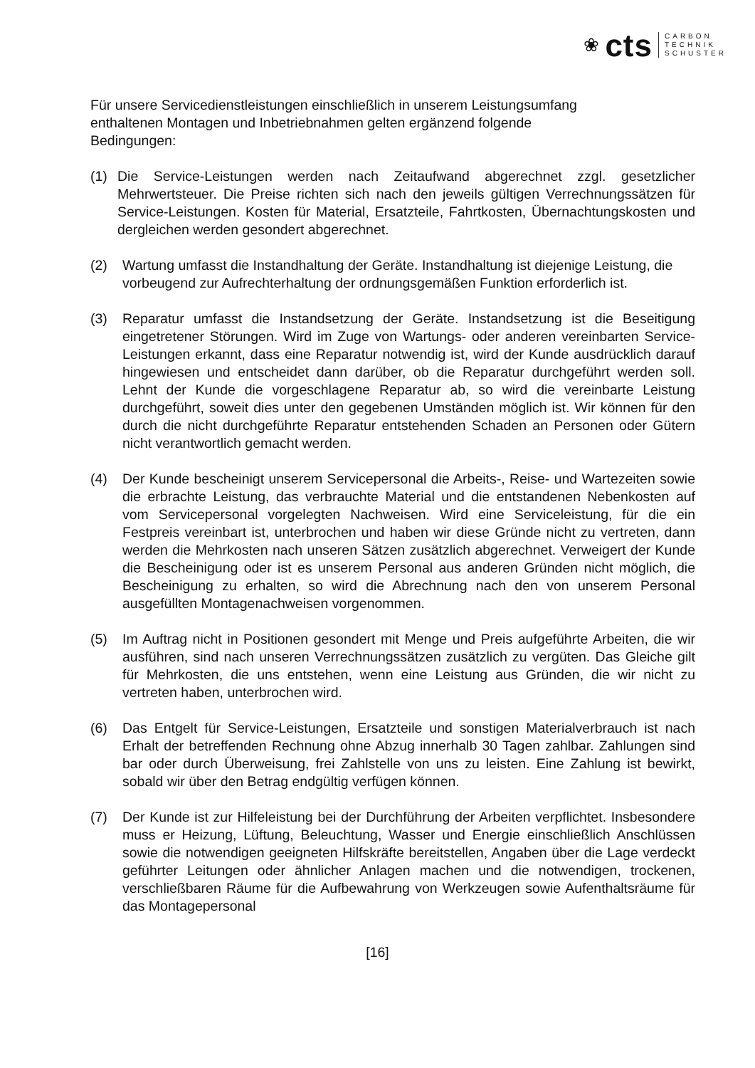❀ cts
CARBON
TECHNIK
SCHUSTER
Für unsere Servicedienstleistungen einschließlich in unserem Leistungsumfang
enthaltenen Montagen und Inbetriebnahmen gelten ergänzend folgende
Bedingungen:
(1) Die Service-Leistungen werden nach Zeitaufwand abgerechnet zzgl. gesetzlicher Mehrwertsteuer. Die Preise richten sich nach den jeweils gültigen Verrechnungssätzen für Service-Leistungen. Kosten für Material, Ersatzteile, Fahrtkosten, Übernachtungskosten und dergleichen werden gesondert abgerechnet.
(2) Wartung umfasst die Instandhaltung der Geräte. Instandhaltung ist diejenige Leistung, die vorbeugend zur Aufrechterhaltung der ordnungsgemäßen Funktion erforderlich ist.
(3) Reparatur umfasst die Instandsetzung der Geräte. Instandsetzung ist die Beseitigung eingetretener Störungen. Wird im Zuge von Wartungs- oder anderen vereinbarten Service-Leistungen erkannt, dass eine Reparatur notwendig ist, wird der Kunde ausdrücklich darauf hingewiesen und entscheidet dann darüber, ob die Reparatur durchgeführt werden soll. Lehnt der Kunde die vorgeschlagene Reparatur ab, so wird die vereinbarte Leistung durchgeführt, soweit dies unter den gegebenen Umständen möglich ist. Wir können für den durch die nicht durchgeführte Reparatur entstehenden Schaden an Personen oder Gütern nicht verantwortlich gemacht werden.
(4) Der Kunde bescheinigt unserem Servicepersonal die Arbeits-, Reise- und Wartezeiten sowie die erbrachte Leistung, das verbrauchte Material und die entstandenen Nebenkosten auf vom Servicepersonal vorgelegten Nachweisen. Wird eine Serviceleistung, für die ein Festpreis vereinbart ist, unterbrochen und haben wir diese Gründe nicht zu vertreten, dann werden die Mehrkosten nach unseren Sätzen zusätzlich abgerechnet. Verweigert der Kunde die Bescheinigung oder ist es unserem Personal aus anderen Gründen nicht möglich, die Bescheinigung zu erhalten, so wird die Abrechnung nach den von unserem Personal ausgefüllten Montagenachweisen vorgenommen.
(5) Im Auftrag nicht in Positionen gesondert mit Menge und Preis aufgeführte Arbeiten, die wir ausführen, sind nach unseren Verrechnungssätzen zusätzlich zu vergüten. Das Gleiche gilt für Mehrkosten, die uns entstehen, wenn eine Leistung aus Gründen, die wir nicht zu vertreten haben, unterbrochen wird.
(6) Das Entgelt für Service-Leistungen, Ersatzteile und sonstigen Materialverbrauch ist nach Erhalt der betreffenden Rechnung ohne Abzug innerhalb 30 Tagen zahlbar. Zahlungen sind bar oder durch Überweisung, frei Zahlstelle von uns zu leisten. Eine Zahlung ist bewirkt, sobald wir über den Betrag endgültig verfügen können.
(7) Der Kunde ist zur Hilfeleistung bei der Durchführung der Arbeiten verpflichtet. Insbesondere muss er Heizung, Lüftung, Beleuchtung, Wasser und Energie einschließlich Anschlüssen sowie die notwendigen geeigneten Hilfskräfte bereitstellen, Angaben über die Lage verdeckt geführter Leitungen oder ähnlicher Anlagen machen und die notwendigen, trockenen, verschließbaren Räume für die Aufbewahrung von Werkzeugen sowie Aufenthaltsräume für das Montagepersonal
[16]